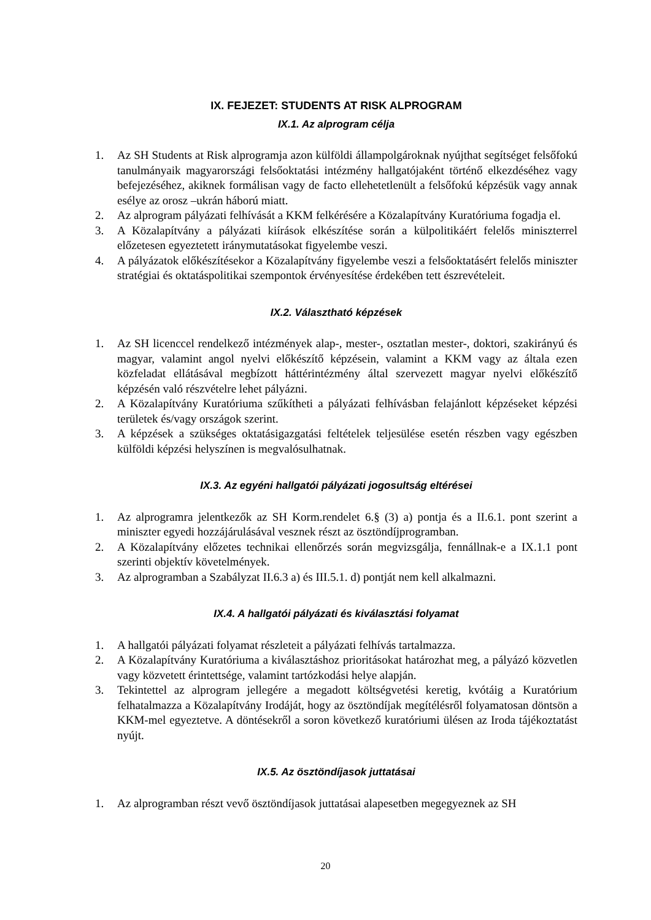IX. FEJEZET: STUDENTS AT RISK ALPROGRAM
IX.1. Az alprogram célja
1. Az SH Students at Risk alprogramja azon külföldi állampolgároknak nyújthat segítséget felsőfokú tanulmányaik magyarországi felsőoktatási intézmény hallgatójaként történő elkezdéséhez vagy befejezéséhez, akiknek formálisan vagy de facto ellehetetlenült a felsőfokú képzésük vagy annak esélye az orosz –ukrán háború miatt.
2. Az alprogram pályázati felhívását a KKM felkérésére a Közalapítvány Kuratóriuma fogadja el.
3. A Közalapítvány a pályázati kiírások elkészítése során a külpolitikáért felelős miniszterrel előzetesen egyeztetett iránymutatásokat figyelembe veszi.
4. A pályázatok előkészítésekor a Közalapítvány figyelembe veszi a felsőoktatásért felelős miniszter stratégiai és oktatáspolitikai szempontok érvényesítése érdekében tett észrevételeit.
IX.2. Választható képzések
1. Az SH licenccel rendelkező intézmények alap-, mester-, osztatlan mester-, doktori, szakirányú és magyar, valamint angol nyelvi előkészítő képzésein, valamint a KKM vagy az általa ezen közfeladat ellátásával megbízott háttérintézmény által szervezett magyar nyelvi előkészítő képzésén való részvételre lehet pályázni.
2. A Közalapítvány Kuratóriuma szűkítheti a pályázati felhívásban felajánlott képzéseket képzési területek és/vagy országok szerint.
3. A képzések a szükséges oktatásigazgatási feltételek teljesülése esetén részben vagy egészben külföldi képzési helyszínen is megvalósulhatnak.
IX.3. Az egyéni hallgatói pályázati jogosultság eltérései
1. Az alprogramra jelentkezők az SH Korm.rendelet 6.§ (3) a) pontja és a II.6.1. pont szerint a miniszter egyedi hozzájárulásával vesznek részt az ösztöndíjprogramban.
2. A Közalapítvány előzetes technikai ellenőrzés során megvizsgálja, fennállnak-e a IX.1.1 pont szerinti objektív követelmények.
3. Az alprogramban a Szabályzat II.6.3 a) és III.5.1. d) pontját nem kell alkalmazni.
IX.4. A hallgatói pályázati és kiválasztási folyamat
1. A hallgatói pályázati folyamat részleteit a pályázati felhívás tartalmazza.
2. A Közalapítvány Kuratóriuma a kiválasztáshoz prioritásokat határozhat meg, a pályázó közvetlen vagy közvetett érintettsége, valamint tartózkodási helye alapján.
3. Tekintettel az alprogram jellegére a megadott költségvetési keretig, kvótáig a Kuratórium felhatalmazza a Közalapítvány Irodáját, hogy az ösztöndíjak megítélésről folyamatosan döntsön a KKM-mel egyeztetve. A döntésekről a soron következő kuratóriumi ülésen az Iroda tájékoztatást nyújt.
IX.5. Az ösztöndíjasok juttatásai
1. Az alprogramban részt vevő ösztöndíjasok juttatásai alapesetben megegyeznek az SH
20